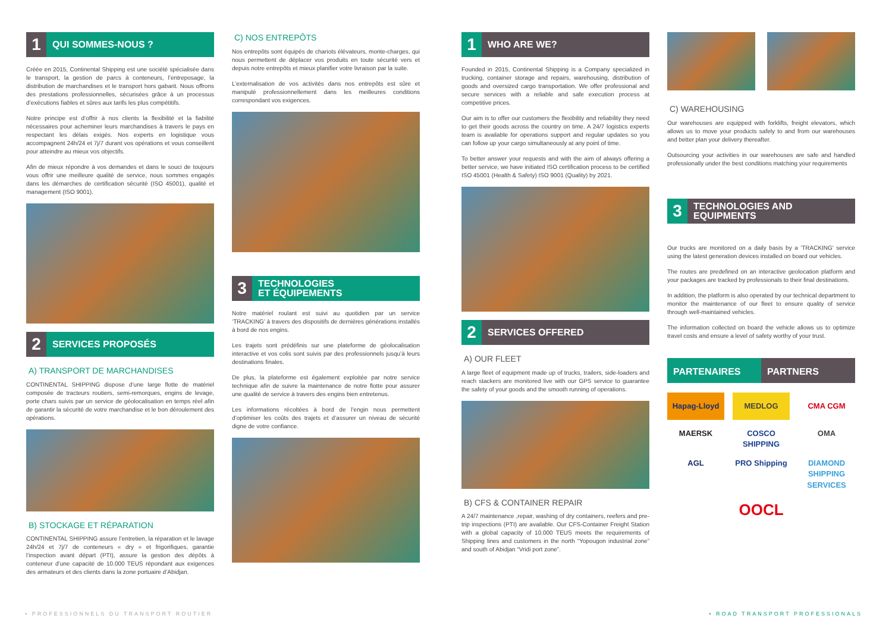1
QUI SOMMES-NOUS ?
Créée en 2015, Continental Shipping est une société spécialisée dans le transport, la gestion de parcs à conteneurs, l’entreposage, la distribution de marchandises et le transport hors gabarit. Nous offrons des prestations professionnelles, sécurisées grâce à un processus d’exécutions fiables et sûres aux tarifs les plus compétitifs.
Notre principe est d’offrir à nos clients la flexibilité et la fiabilité nécessaires pour acheminer leurs marchandises à travers le pays en respectant les délais exigés. Nos experts en logistique vous accompagnent 24h/24 et 7j/7 durant vos opérations et vous conseillent pour atteindre au mieux vos objectifs.
Afin de mieux répondre à vos demandes et dans le souci de toujours vous offrir une meilleure qualité de service, nous sommes engagés dans les démarches de certification sécurité (ISO 45001), qualité et management (ISO 9001).
2
SERVICES PROPOSÉS
A) TRANSPORT DE MARCHANDISES
CONTINENTAL SHIPPING dispose d’une large flotte de matériel composée de tracteurs routiers, semi-remorques, engins de levage, porte chars suivis par un service de géolocalisation en temps réel afin de garantir la sécurité de votre marchandise et le bon déroulement des opérations.
B) STOCKAGE ET RÉPARATION
CONTINENTAL SHIPPING assure l’entretien, la réparation et le lavage 24h/24 et 7j/7 de conteneurs « dry » et frigorifiques, garantie l’inspection avant départ (PTI), assure la gestion des dépôts à conteneur d’une capacité de 10.000 TEUS répondant aux exigences des armateurs et des clients dans la zone portuaire d’Abidjan.
C) NOS ENTREPÔTS
Nos entrepôts sont équipés de chariots élévateurs, monte-charges, qui nous permettent de déplacer vos produits en toute sécurité vers et depuis notre entrepôts et mieux planifier votre livraison par la suite.
L’externalisation de vos activités dans nos entrepôts est sûre et manipulé professionnellement dans les meilleures conditions correspondant vos exigences.
3
TECHNOLOGIES
ET ÉQUIPEMENTS
Notre matériel roulant est suivi au quotidien par un service ‘TRACKING’ à travers des dispositifs de dernières générations installés à bord de nos engins.
Les trajets sont prédéfinis sur une plateforme de géolocalisation interactive et vos colis sont suivis par des professionnels jusqu’à leurs destinations finales.
De plus, la plateforme est également exploitée par notre service technique afin de suivre la maintenance de notre flotte pour assurer une qualité de service à travers des engins bien entretenus.
Les informations récoltées à bord de l’engin nous permettent d’optimiser les coûts des trajets et d’assurer un niveau de sécurité digne de votre confiance.
1
WHO ARE WE?
Founded in 2015, Continental Shipping is a Company specialized in trucking, container storage and repairs, warehousing, distribution of goods and oversized cargo transportation. We offer professional and secure services with a reliable and safe execution process at competitive prices.
Our aim is to offer our customers the flexibility and reliability they need to get their goods across the country on time. A 24/7 logistics experts team is available for operations support and regular updates so you can follow up your cargo simultaneously at any point of time.
To better answer your requests and with the aim of always offering a better service, we have initiated ISO certification process to be certified ISO 45001 (Health & Safety) ISO 9001 (Quality) by 2021.
2
SERVICES OFFERED
A) OUR FLEET
A large fleet of equipment made up of trucks, trailers, side-loaders and reach stackers are monitored live with our GPS service to guarantee the safety of your goods and the smooth running of operations.
B) CFS & CONTAINER REPAIR
A 24/7 maintenance ,repair, washing of dry containers, reefers and pre-trip inspections (PTI) are available. Our CFS-Container Freight Station with a global capacity of 10.000 TEUS meets the requirements of Shipping lines and customers in the north “Yopougon industrial zone” and south of Abidjan “Vridi port zone”.
C) WAREHOUSING
Our warehouses are equipped with forklifts, freight elevators, which allows us to move your products safely to and from our warehouses and better plan your delivery thereafter.
Outsourcing your activities in our warehouses are safe and handled professionally under the best conditions matching your requirements
3
TECHNOLOGIES AND
EQUIPMENTS
Our trucks are monitored on a daily basis by a 'TRACKING' service using the latest generation devices installed on board our vehicles.
The routes are predefined on an interactive geolocation platform and your packages are tracked by professionals to their final destinations.
In addition, the platform is also operated by our technical department to monitor the maintenance of our fleet to ensure quality of service through well-maintained vehicles.
The information collected on board the vehicle allows us to optimize travel costs and ensure a level of safety worthy of your trust.
PARTENAIRES PARTNERS
Hapag-Lloyd
MEDLOG
CMA CGM
MAERSK
COSCO SHIPPING
OMA
AGL
PRO Shipping
DIAMOND SHIPPING SERVICES
OOCL
• PROFESSIONNELS DU TRANSPORT ROUTIER • ROAD TRANSPORT PROFESSIONALS